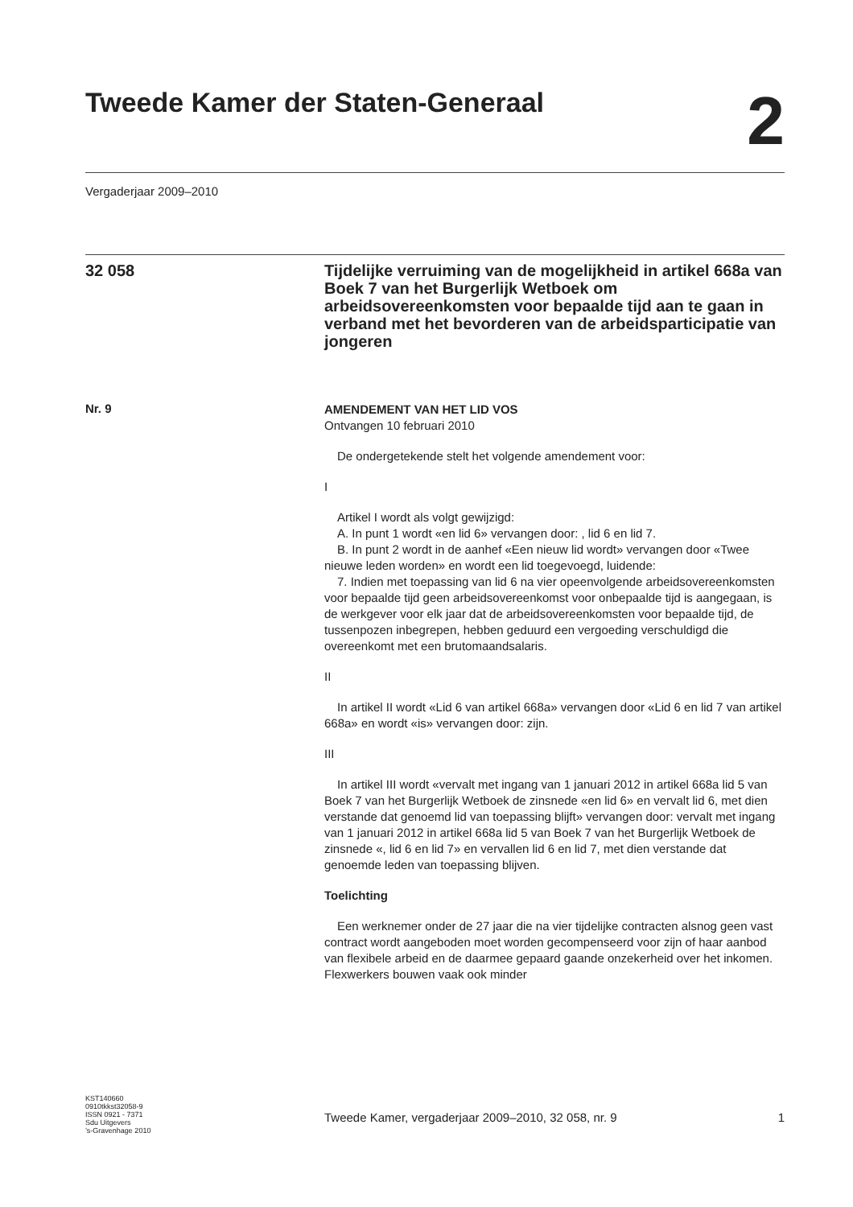Tweede Kamer der Staten-Generaal
2
Vergaderjaar 2009–2010
32 058
Tijdelijke verruiming van de mogelijkheid in artikel 668a van Boek 7 van het Burgerlijk Wetboek om arbeidsovereenkomsten voor bepaalde tijd aan te gaan in verband met het bevorderen van de arbeidsparticipatie van jongeren
Nr. 9
AMENDEMENT VAN HET LID VOS
Ontvangen 10 februari 2010
De ondergetekende stelt het volgende amendement voor:
I
Artikel I wordt als volgt gewijzigd:
A. In punt 1 wordt «en lid 6» vervangen door: , lid 6 en lid 7.
B. In punt 2 wordt in de aanhef «Een nieuw lid wordt» vervangen door «Twee nieuwe leden worden» en wordt een lid toegevoegd, luidende:
7. Indien met toepassing van lid 6 na vier opeenvolgende arbeidsovereenkomsten voor bepaalde tijd geen arbeidsovereenkomst voor onbepaalde tijd is aangegaan, is de werkgever voor elk jaar dat de arbeidsovereenkomsten voor bepaalde tijd, de tussenpozen inbegrepen, hebben geduurd een vergoeding verschuldigd die overeenkomt met een brutomaandsalaris.
II
In artikel II wordt «Lid 6 van artikel 668a» vervangen door «Lid 6 en lid 7 van artikel 668a» en wordt «is» vervangen door: zijn.
III
In artikel III wordt «vervalt met ingang van 1 januari 2012 in artikel 668a lid 5 van Boek 7 van het Burgerlijk Wetboek de zinsnede «en lid 6» en vervalt lid 6, met dien verstande dat genoemd lid van toepassing blijft» vervangen door: vervalt met ingang van 1 januari 2012 in artikel 668a lid 5 van Boek 7 van het Burgerlijk Wetboek de zinsnede «, lid 6 en lid 7» en vervallen lid 6 en lid 7, met dien verstande dat genoemde leden van toepassing blijven.
Toelichting
Een werknemer onder de 27 jaar die na vier tijdelijke contracten alsnog geen vast contract wordt aangeboden moet worden gecompenseerd voor zijn of haar aanbod van flexibele arbeid en de daarmee gepaard gaande onzekerheid over het inkomen. Flexwerkers bouwen vaak ook minder
KST140660
0910tkkst32058-9
ISSN 0921 - 7371
Sdu Uitgevers
’s-Gravenhage 2010
Tweede Kamer, vergaderjaar 2009–2010, 32 058, nr. 9
1